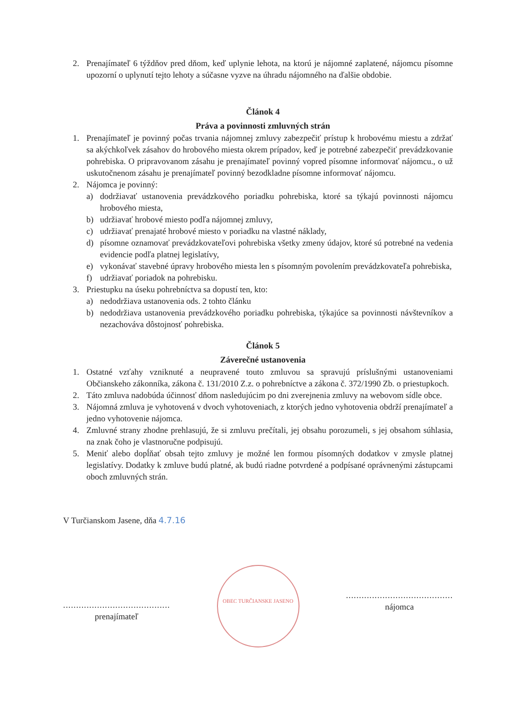2. Prenajímateľ 6 týždňov pred dňom, keď uplynie lehota, na ktorú je nájomné zaplatené, nájomcu písomne upozorní o uplynutí tejto lehoty a súčasne vyzve na úhradu nájomného na ďalšie obdobie.
Článok 4
Práva a povinnosti zmluvných strán
1. Prenajímateľ je povinný počas trvania nájomnej zmluvy zabezpečiť prístup k hrobovému miestu a zdržať sa akýchkoľvek zásahov do hrobového miesta okrem prípadov, keď je potrebné zabezpečiť prevádzkovanie pohrebiska. O pripravovanom zásahu je prenajímateľ povinný vopred písomne informovať nájomcu., o už uskutočnenom zásahu je prenajímateľ povinný bezodkladne písomne informovať nájomcu.
2. Nájomca je povinný:
a) dodržiavať ustanovenia prevádzkového poriadku pohrebiska, ktoré sa týkajú povinnosti nájomcu hrobového miesta,
b) udržiavať hrobové miesto podľa nájomnej zmluvy,
c) udržiavať prenajaté hrobové miesto v poriadku na vlastné náklady,
d) písomne oznamovať prevádzkovateľovi pohrebiska všetky zmeny údajov, ktoré sú potrebné na vedenia evidencie podľa platnej legislatívy,
e) vykonávať stavebné úpravy hrobového miesta len s písomným povolením prevádzkovateľa pohrebiska,
f) udržiavať poriadok na pohrebisku.
3. Priestupku na úseku pohrebníctva sa dopustí ten, kto:
a) nedodržiava ustanovenia ods. 2 tohto článku
b) nedodržiava ustanovenia prevádzkového poriadku pohrebiska, týkajúce sa povinnosti návštevníkov a nezachováva dôstojnosť pohrebiska.
Článok 5
Záverečné ustanovenia
1. Ostatné vzťahy vzniknuté a neupravené touto zmluvou sa spravujú príslušnými ustanoveniami Občianskeho zákonníka, zákona č. 131/2010 Z.z. o pohrebníctve a zákona č. 372/1990 Zb. o priestupkoch.
2. Táto zmluva nadobúda účinnosť dňom nasledujúcim po dni zverejnenia zmluvy na webovom sídle obce.
3. Nájomná zmluva je vyhotovená v dvoch vyhotoveniach, z ktorých jedno vyhotovenia obdrží prenajímateľ a jedno vyhotovenie nájomca.
4. Zmluvné strany zhodne prehlasujú, že si zmluvu prečítali, jej obsahu porozumeli, s jej obsahom súhlasia, na znak čoho je vlastnoručne podpisujú.
5. Meniť alebo dopĺňať obsah tejto zmluvy je možné len formou písomných dodatkov v zmysle platnej legislatívy. Dodatky k zmluve budú platné, ak budú riadne potvrdené a podpísané oprávnenými zástupcami oboch zmluvných strán.
V Turčianskom Jasene, dňa 4.7.16
.........................................
prenajímateľ
OBEC TURČIANSKE JASENO
.........................................
nájomca